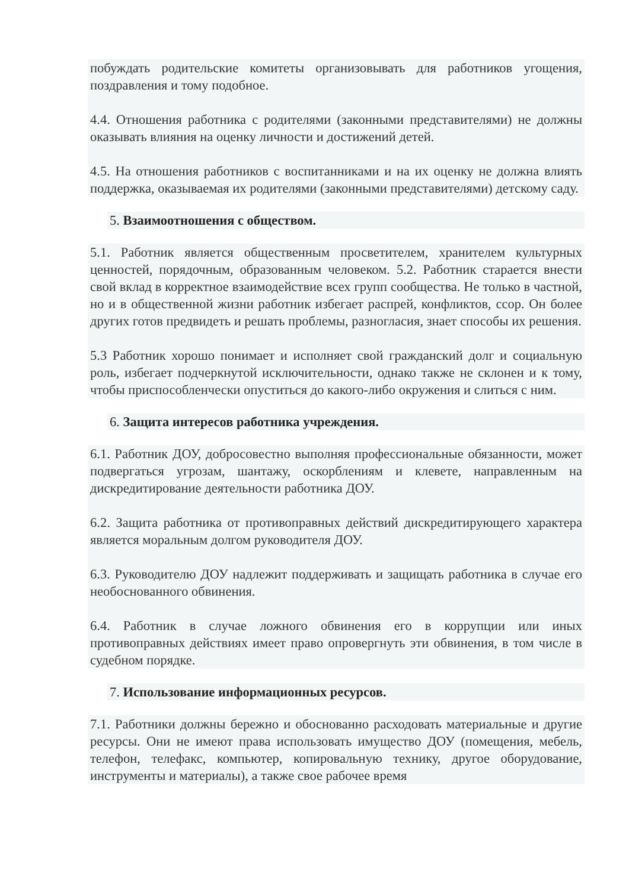побуждать родительские комитеты организовывать для работников угощения, поздравления и тому подобное.
4.4. Отношения работника с родителями (законными представителями) не должны оказывать влияния на оценку личности и достижений детей.
4.5. На отношения работников с воспитанниками и на их оценку не должна влиять поддержка, оказываемая их родителями (законными представителями) детскому саду.
5. Взаимоотношения с обществом.
5.1. Работник является общественным просветителем, хранителем культурных ценностей, порядочным, образованным человеком. 5.2. Работник старается внести свой вклад в корректное взаимодействие всех групп сообщества. Не только в частной, но и в общественной жизни работник избегает распрей, конфликтов, ссор. Он более других готов предвидеть и решать проблемы, разногласия, знает способы их решения.
5.3 Работник хорошо понимает и исполняет свой гражданский долг и социальную роль, избегает подчеркнутой исключительности, однако также не склонен и к тому, чтобы приспособленчески опуститься до какого-либо окружения и слиться с ним.
6. Защита интересов работника учреждения.
6.1. Работник ДОУ, добросовестно выполняя профессиональные обязанности, может подвергаться угрозам, шантажу, оскорблениям и клевете, направленным на дискредитирование деятельности работника ДОУ.
6.2. Защита работника от противоправных действий дискредитирующего характера является моральным долгом руководителя ДОУ.
6.3. Руководителю ДОУ надлежит поддерживать и защищать работника в случае его необоснованного обвинения.
6.4. Работник в случае ложного обвинения его в коррупции или иных противоправных действиях имеет право опровергнуть эти обвинения, в том числе в судебном порядке.
7. Использование информационных ресурсов.
7.1. Работники должны бережно и обоснованно расходовать материальные и другие ресурсы. Они не имеют права использовать имущество ДОУ (помещения, мебель, телефон, телефакс, компьютер, копировальную технику, другое оборудование, инструменты и материалы), а также свое рабочее время